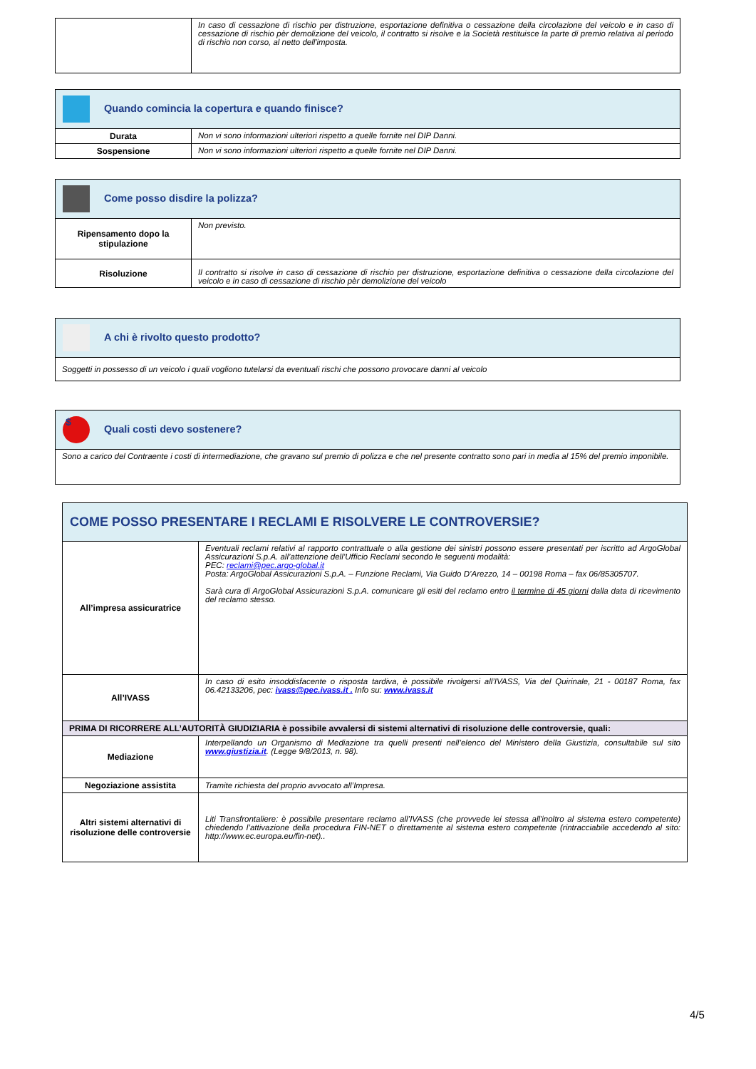| | In caso di cessazione di rischio per distruzione, esportazione definitiva o cessazione della circolazione del veicolo e in caso di cessazione di rischio pèr demolizione del veicolo, il contratto si risolve e la Società restituisce la parte di premio relativa al periodo di rischio non corso, al netto dell'imposta. |
| Quando comincia la copertura e quando finisce? | |
| --- | --- |
| Durata | Non vi sono informazioni ulteriori rispetto a quelle fornite nel DIP Danni. |
| Sospensione | Non vi sono informazioni ulteriori rispetto a quelle fornite nel DIP Danni. |
| Come posso disdire la polizza? | |
| --- | --- |
| Ripensamento dopo la stipulazione | Non previsto. |
| Risoluzione | Il contratto si risolve in caso di cessazione di rischio per distruzione, esportazione definitiva o cessazione della circolazione del veicolo e in caso di cessazione di rischio pèr demolizione del veicolo |
| A chi è rivolto questo prodotto? |
| --- |
| Soggetti in possesso di un veicolo i quali vogliono tutelarsi da eventuali rischi che possono provocare danni al veicolo |
| $ Quali costi devo sostenere? |
| --- |
| Sono a carico del Contraente i costi di intermediazione, che gravano sul premio di polizza e che nel presente contratto sono pari in media al 15% del premio imponibile. |
| COME POSSO PRESENTARE I RECLAMI E RISOLVERE LE CONTROVERSIE? | |
| --- | --- |
| All’impresa assicuratrice | Eventuali reclami relativi al rapporto contrattuale o alla gestione dei sinistri possono essere presentati per iscritto ad ArgoGlobal Assicurazioni S.p.A. all’attenzione dell’Ufficio Reclami secondo le seguenti modalità: PEC: reclami@pec.argo-global.it Posta: ArgoGlobal Assicurazioni S.p.A. – Funzione Reclami, Via Guido D’Arezzo, 14 – 00198 Roma – fax 06/85305707. Sarà cura di ArgoGlobal Assicurazioni S.p.A. comunicare gli esiti del reclamo entro il termine di 45 giorni dalla data di ricevimento del reclamo stesso. |
| All’IVASS | In caso di esito insoddisfacente o risposta tardiva, è possibile rivolgersi all’IVASS, Via del Quirinale, 21 - 00187 Roma, fax 06.42133206, pec: ivass@pec.ivass.it . Info su: www.ivass.it |
| PRIMA DI RICORRERE ALL’AUTORITÀ GIUDIZIARIA è possibile avvalersi di sistemi alternativi di risoluzione delle controversie, quali: | |
| Mediazione | Interpellando un Organismo di Mediazione tra quelli presenti nell’elenco del Ministero della Giustizia, consultabile sul sito www.giustizia.it . (Legge 9/8/2013, n. 98). |
| Negoziazione assistita | Tramite richiesta del proprio avvocato all’Impresa. |
| Altri sistemi alternativi di risoluzione delle controversie | Liti Transfrontaliere: è possibile presentare reclamo all’IVASS (che provvede lei stessa all'inoltro al sistema estero competente) chiedendo l’attivazione della procedura FIN-NET o direttamente al sistema estero competente (rintracciabile accedendo al sito: http://www.ec.europa.eu/fin-net).. |
4/5